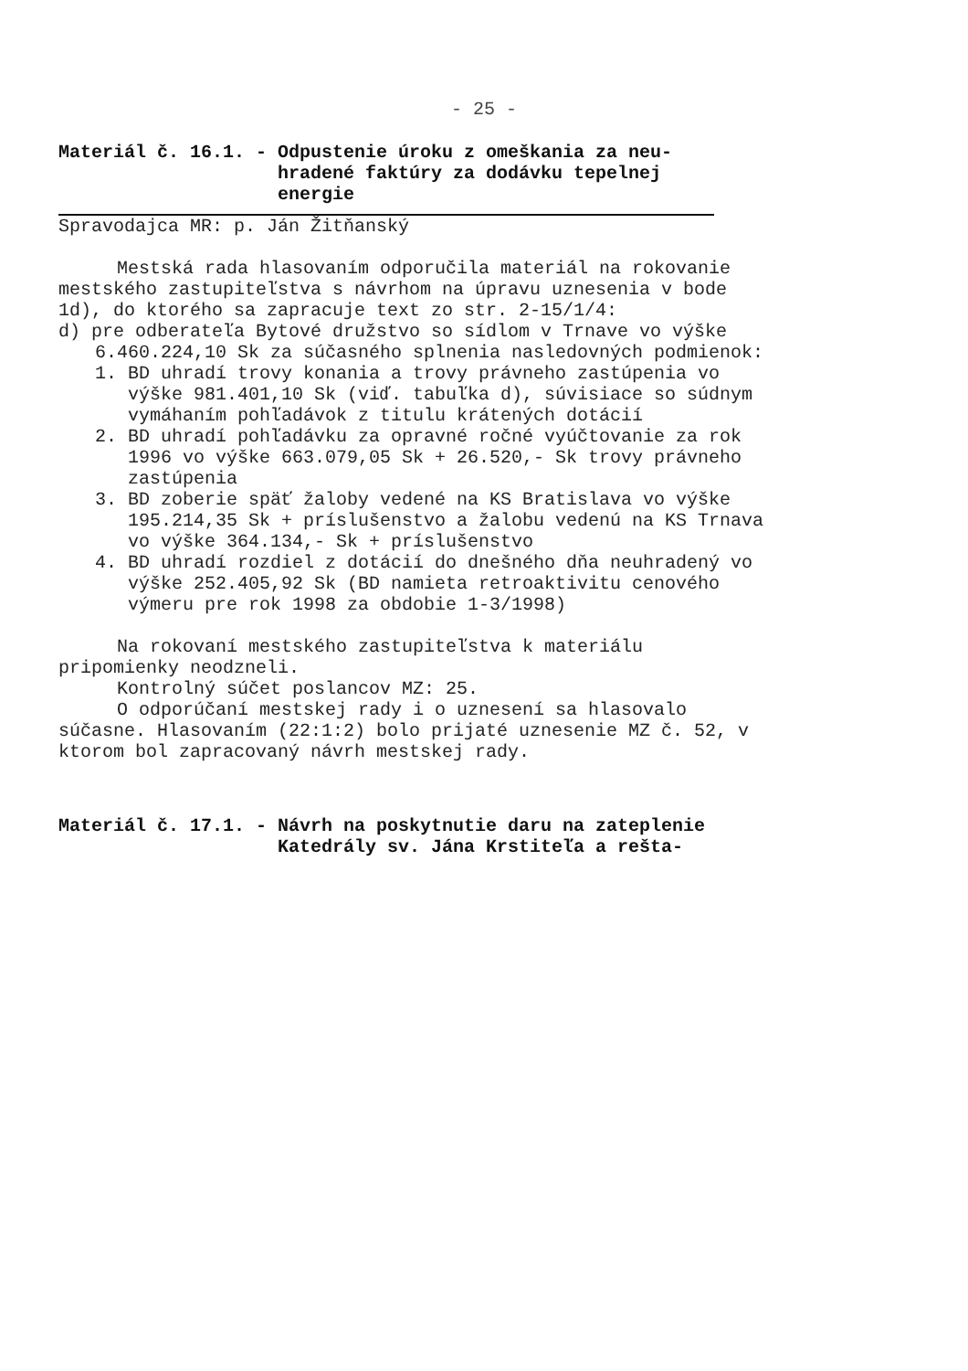- 25 -
Materiál č. 16.1. - Odpustenie úroku z omeškania za neu-
hradené faktúry za dodávku tepelnej
energie
Spravodajca MR: p. Ján Žitňanský
Mestská rada hlasovaním odporučila materiál na rokovanie mestského zastupiteľstva s návrhom na úpravu uznesenia v bode 1d), do ktorého sa zapracuje text zo str. 2-15/1/4:
d) pre odberateľa Bytové družstvo so sídlom v Trnave vo výške 6.460.224,10 Sk za súčasného splnenia nasledovných podmienok:
1. BD uhradí trovy konania a trovy právneho zastúpenia vo výške 981.401,10 Sk (viď. tabuľka d), súvisiace so súdnym vymáhaním pohľadávok z titulu krátených dotácií
2. BD uhradí pohľadávku za opravné ročné vyúčtovanie za rok 1996 vo výške 663.079,05 Sk + 26.520,- Sk trovy právneho zastúpenia
3. BD zoberie späť žaloby vedené na KS Bratislava vo výške 195.214,35 Sk + príslušenstvo a žalobu vedenú na KS Trnava vo výške 364.134,- Sk + príslušenstvo
4. BD uhradí rozdiel z dotácií do dnešného dňa neuhradený vo výške 252.405,92 Sk (BD namieta retroaktivitu cenového výmeru pre rok 1998 za obdobie 1-3/1998)
Na rokovaní mestského zastupiteľstva k materiálu pripomienky neodzneli.
Kontrolný súčet poslancov MZ: 25.
O odporúčaní mestskej rady i o uznesení sa hlasovalo súčasne. Hlasovaním (22:1:2) bolo prijaté uznesenie MZ č. 52, v ktorom bol zapracovaný návrh mestskej rady.
Materiál č. 17.1. - Návrh na poskytnutie daru na zateplenie
Katedrály sv. Jána Krstiteľa a rešta-